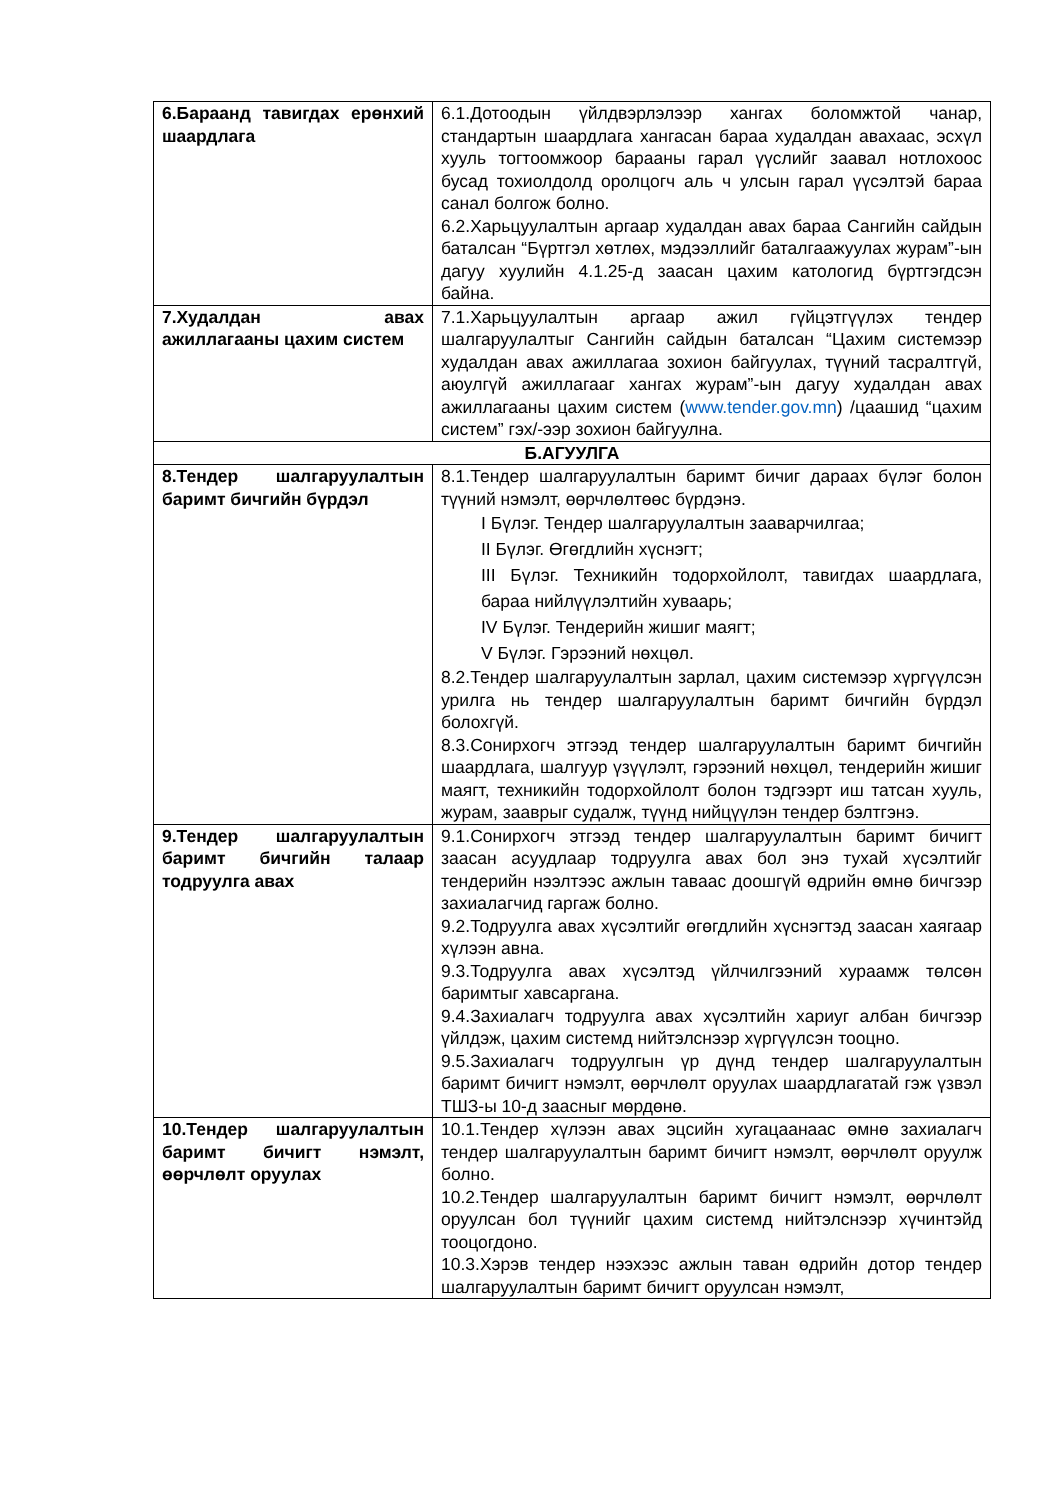| 6.Бараанд тавигдах ерөнхий шаардлага | 6.1.Дотоодын үйлдвэрлэлээр хангах боломжтой чанар, стандартын шаардлага хангасан бараа худалдан авахаас, эсхүл хууль тогтоомжоор барааны гарал үүслийг заавал нотлохоос бусад тохиолдолд оролцогч аль ч улсын гарал үүсэлтэй бараа санал болгож болно. 6.2.Харьцуулалтын аргаар худалдан авах бараа Сангийн сайдын баталсан “Бүртгэл хөтлөх, мэдээллийг баталгаажуулах журам”-ын дагуу хуулийн 4.1.25-д заасан цахим катологид бүртгэгдсэн байна. |
| 7.Худалдан авах ажиллагааны цахим систем | 7.1.Харьцуулалтын аргаар ажил гүйцэтгүүлэх тендер шалгаруулалтыг Сангийн сайдын баталсан “Цахим системээр худалдан авах ажиллагаа зохион байгуулах, түүний тасралтгүй, аюулгүй ажиллагааг хангах журам”-ын дагуу худалдан авах ажиллагааны цахим систем ( www.tender.gov.mn ) /цаашид “цахим систем” гэх/-ээр зохион байгуулна. |
| Б.АГУУЛГА | |
| 8.Тендер шалгаруулалтын баримт бичгийн бүрдэл | 8.1.Тендер шалгаруулалтын баримт бичиг дараах бүлэг болон түүний нэмэлт, өөрчлөлтөөс бүрдэнэ. I Бүлэг. Тендер шалгаруулалтын зааварчилгаа; II Бүлэг. Өгөгдлийн хүснэгт; III Бүлэг. Техникийн тодорхойлолт, тавигдах шаардлага, бараа нийлүүлэлтийн хуваарь; IV Бүлэг. Тендерийн жишиг маягт; V Бүлэг. Гэрээний нөхцөл. 8.2.Тендер шалгаруулалтын зарлал, цахим системээр хүргүүлсэн урилга нь тендер шалгаруулалтын баримт бичгийн бүрдэл болохгүй. 8.3.Сонирхогч этгээд тендер шалгаруулалтын баримт бичгийн шаардлага, шалгуур үзүүлэлт, гэрээний нөхцөл, тендерийн жишиг маягт, техникийн тодорхойлолт болон тэдгээрт иш татсан хууль, журам, зааврыг судалж, түүнд нийцүүлэн тендер бэлтгэнэ. |
| 9.Тендер шалгаруулалтын баримт бичгийн талаар тодруулга авах | 9.1.Сонирхогч этгээд тендер шалгаруулалтын баримт бичигт заасан асуудлаар тодруулга авах бол энэ тухай хүсэлтийг тендерийн нээлтээс ажлын тавaас доошгүй өдрийн өмнө бичгээр захиалагчид гаргаж болно. 9.2.Тодруулга авах хүсэлтийг өгөгдлийн хүснэгтэд заасан хаягаар хүлээн авна. 9.3.Тодруулга авах хүсэлтэд үйлчилгээний хураамж төлсөн баримтыг хавсаргана. 9.4.Захиалагч тодруулга авах хүсэлтийн хариуг албан бичгээр үйлдэж, цахим системд нийтэлснээр хүргүүлсэн тооцно. 9.5.Захиалагч тодруулгын үр дүнд тендер шалгаруулалтын баримт бичигт нэмэлт, өөрчлөлт оруулах шаардлагатай гэж үзвэл ТШЗ-ы 10-д заасныг мөрдөнө. |
| 10.Тендер шалгаруулалтын баримт бичигт нэмэлт, өөрчлөлт оруулах | 10.1.Тендер хүлээн авах эцсийн хугацаанаас өмнө захиалагч тендер шалгаруулалтын баримт бичигт нэмэлт, өөрчлөлт оруулж болно. 10.2.Тендер шалгаруулалтын баримт бичигт нэмэлт, өөрчлөлт оруулсан бол түүнийг цахим системд нийтэлснээр хүчинтэйд тооцогдоно. 10.3.Хэрэв тендер нээхээс ажлын таван өдрийн дотор тендер шалгаруулалтын баримт бичигт оруулсан нэмэлт, |